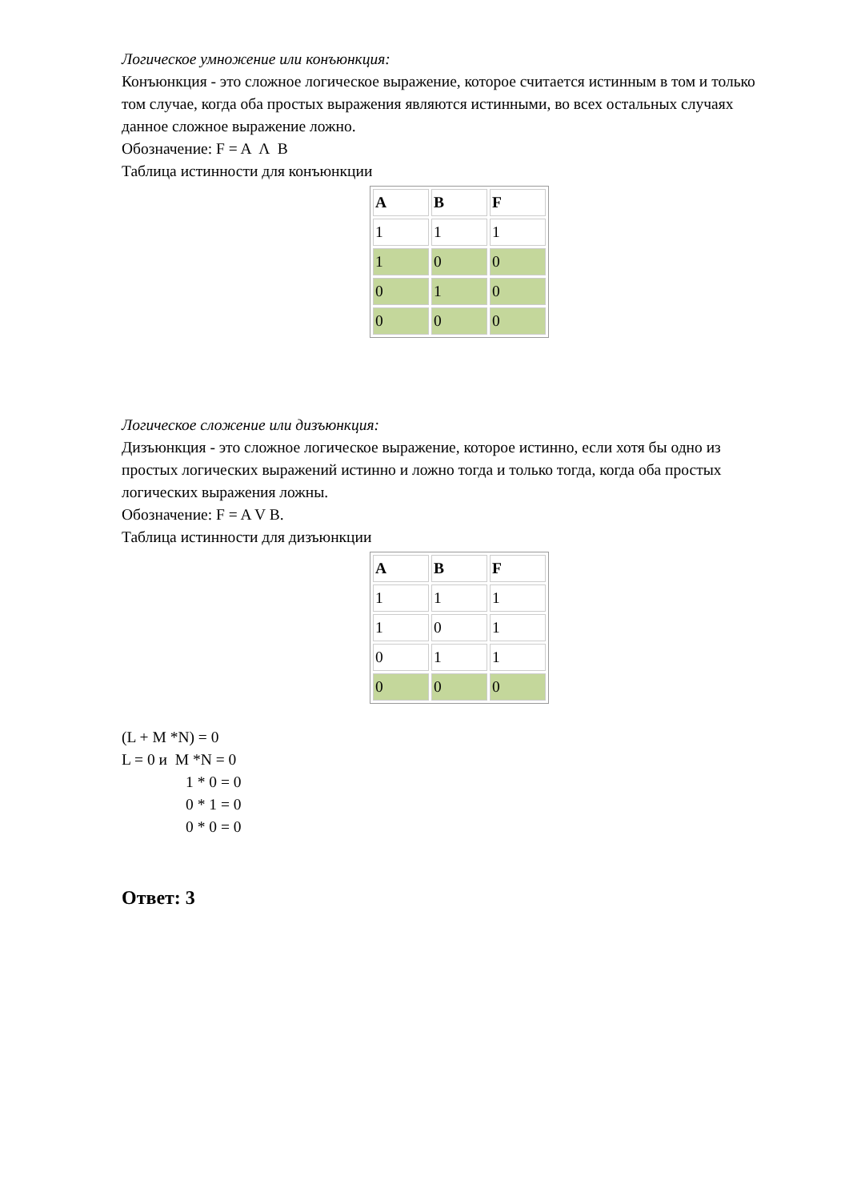Логическое умножение или конъюнкция:
Конъюнкция - это сложное логическое выражение, которое считается истинным в том и только том случае, когда оба простых выражения являются истинными, во всех остальных случаях данное сложное выражение ложно.
Обозначение: F = A Λ B
Таблица истинности для конъюнкции
| A | B | F |
| --- | --- | --- |
| 1 | 1 | 1 |
| 1 | 0 | 0 |
| 0 | 1 | 0 |
| 0 | 0 | 0 |
Логическое сложение или дизъюнкция:
Дизъюнкция - это сложное логическое выражение, которое истинно, если хотя бы одно из простых логических выражений истинно и ложно тогда и только тогда, когда оба простых логических выражения ложны.
Обозначение: F = A V B.
Таблица истинности для дизъюнкции
| A | B | F |
| --- | --- | --- |
| 1 | 1 | 1 |
| 1 | 0 | 1 |
| 0 | 1 | 1 |
| 0 | 0 | 0 |
(L + M *N) = 0
L = 0 и M *N = 0
1 * 0 = 0
0 * 1 = 0
0 * 0 = 0
Ответ: 3